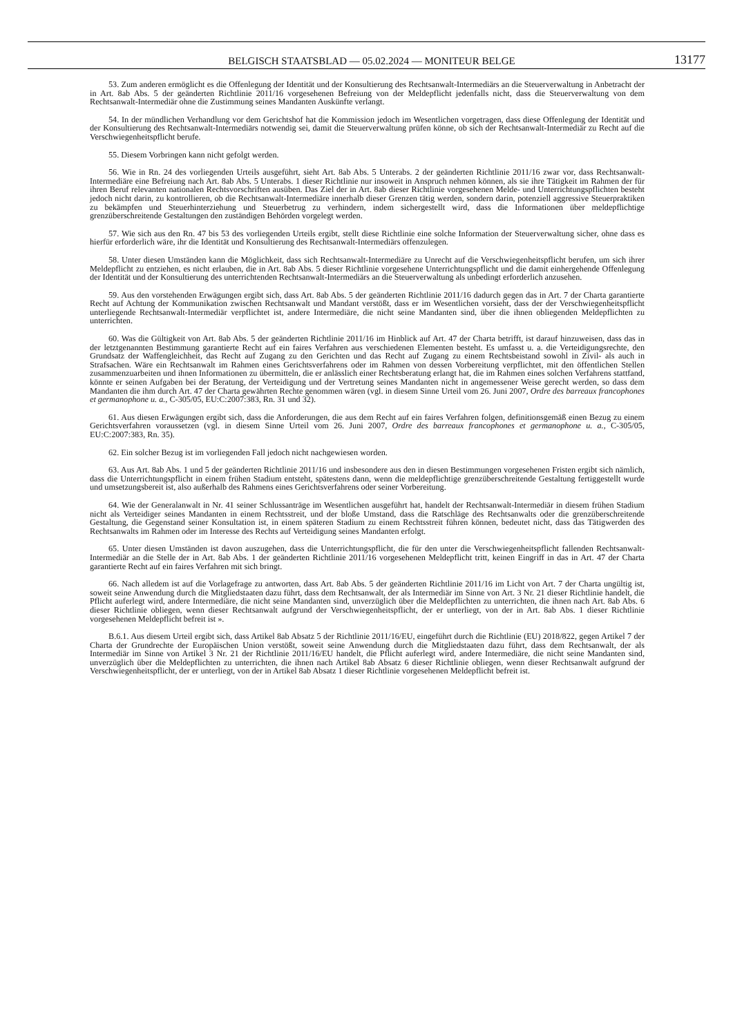BELGISCH STAATSBLAD — 05.02.2024 — MONITEUR BELGE
13177
53. Zum anderen ermöglicht es die Offenlegung der Identität und der Konsultierung des Rechtsanwalt-Intermediärs an die Steuerverwaltung in Anbetracht der in Art. 8ab Abs. 5 der geänderten Richtlinie 2011/16 vorgesehenen Befreiung von der Meldepflicht jedenfalls nicht, dass die Steuerverwaltung von dem Rechtsanwalt-Intermediär ohne die Zustimmung seines Mandanten Auskünfte verlangt.
54. In der mündlichen Verhandlung vor dem Gerichtshof hat die Kommission jedoch im Wesentlichen vorgetragen, dass diese Offenlegung der Identität und der Konsultierung des Rechtsanwalt-Intermediärs notwendig sei, damit die Steuerverwaltung prüfen könne, ob sich der Rechtsanwalt-Intermediär zu Recht auf die Verschwiegenheitspflicht berufe.
55. Diesem Vorbringen kann nicht gefolgt werden.
56. Wie in Rn. 24 des vorliegenden Urteils ausgeführt, sieht Art. 8ab Abs. 5 Unterabs. 2 der geänderten Richtlinie 2011/16 zwar vor, dass Rechtsanwalt-Intermediäre eine Befreiung nach Art. 8ab Abs. 5 Unterabs. 1 dieser Richtlinie nur insoweit in Anspruch nehmen können, als sie ihre Tätigkeit im Rahmen der für ihren Beruf relevanten nationalen Rechtsvorschriften ausüben. Das Ziel der in Art. 8ab dieser Richtlinie vorgesehenen Melde- und Unterrichtungspflichten besteht jedoch nicht darin, zu kontrollieren, ob die Rechtsanwalt-Intermediäre innerhalb dieser Grenzen tätig werden, sondern darin, potenziell aggressive Steuerpraktiken zu bekämpfen und Steuerhinterziehung und Steuerbetrug zu verhindern, indem sichergestellt wird, dass die Informationen über meldepflichtige grenzüberschreitende Gestaltungen den zuständigen Behörden vorgelegt werden.
57. Wie sich aus den Rn. 47 bis 53 des vorliegenden Urteils ergibt, stellt diese Richtlinie eine solche Information der Steuerverwaltung sicher, ohne dass es hierfür erforderlich wäre, ihr die Identität und Konsultierung des Rechtsanwalt-Intermediärs offenzulegen.
58. Unter diesen Umständen kann die Möglichkeit, dass sich Rechtsanwalt-Intermediäre zu Unrecht auf die Verschwiegenheitspflicht berufen, um sich ihrer Meldepflicht zu entziehen, es nicht erlauben, die in Art. 8ab Abs. 5 dieser Richtlinie vorgesehene Unterrichtungspflicht und die damit einhergehende Offenlegung der Identität und der Konsultierung des unterrichtenden Rechtsanwalt-Intermediärs an die Steuerverwaltung als unbedingt erforderlich anzusehen.
59. Aus den vorstehenden Erwägungen ergibt sich, dass Art. 8ab Abs. 5 der geänderten Richtlinie 2011/16 dadurch gegen das in Art. 7 der Charta garantierte Recht auf Achtung der Kommunikation zwischen Rechtsanwalt und Mandant verstößt, dass er im Wesentlichen vorsieht, dass der der Verschwiegenheitspflicht unterliegende Rechtsanwalt-Intermediär verpflichtet ist, andere Intermediäre, die nicht seine Mandanten sind, über die ihnen obliegenden Meldepflichten zu unterrichten.
60. Was die Gültigkeit von Art. 8ab Abs. 5 der geänderten Richtlinie 2011/16 im Hinblick auf Art. 47 der Charta betrifft, ist darauf hinzuweisen, dass das in der letztgenannten Bestimmung garantierte Recht auf ein faires Verfahren aus verschiedenen Elementen besteht. Es umfasst u. a. die Verteidigungsrechte, den Grundsatz der Waffengleichheit, das Recht auf Zugang zu den Gerichten und das Recht auf Zugang zu einem Rechtsbeistand sowohl in Zivil- als auch in Strafsachen. Wäre ein Rechtsanwalt im Rahmen eines Gerichtsverfahrens oder im Rahmen von dessen Vorbereitung verpflichtet, mit den öffentlichen Stellen zusammenzuarbeiten und ihnen Informationen zu übermitteln, die er anlässlich einer Rechtsberatung erlangt hat, die im Rahmen eines solchen Verfahrens stattfand, könnte er seinen Aufgaben bei der Beratung, der Verteidigung und der Vertretung seines Mandanten nicht in angemessener Weise gerecht werden, so dass dem Mandanten die ihm durch Art. 47 der Charta gewährten Rechte genommen wären (vgl. in diesem Sinne Urteil vom 26. Juni 2007, Ordre des barreaux francophones et germanophone u. a., C-305/05, EU:C:2007:383, Rn. 31 und 32).
61. Aus diesen Erwägungen ergibt sich, dass die Anforderungen, die aus dem Recht auf ein faires Verfahren folgen, definitionsgemäß einen Bezug zu einem Gerichtsverfahren voraussetzen (vgl. in diesem Sinne Urteil vom 26. Juni 2007, Ordre des barreaux francophones et germanophone u. a., C-305/05, EU:C:2007:383, Rn. 35).
62. Ein solcher Bezug ist im vorliegenden Fall jedoch nicht nachgewiesen worden.
63. Aus Art. 8ab Abs. 1 und 5 der geänderten Richtlinie 2011/16 und insbesondere aus den in diesen Bestimmungen vorgesehenen Fristen ergibt sich nämlich, dass die Unterrichtungspflicht in einem frühen Stadium entsteht, spätestens dann, wenn die meldepflichtige grenzüberschreitende Gestaltung fertiggestellt wurde und umsetzungsbereit ist, also außerhalb des Rahmens eines Gerichtsverfahrens oder seiner Vorbereitung.
64. Wie der Generalanwalt in Nr. 41 seiner Schlussanträge im Wesentlichen ausgeführt hat, handelt der Rechtsanwalt-Intermediär in diesem frühen Stadium nicht als Verteidiger seines Mandanten in einem Rechtsstreit, und der bloße Umstand, dass die Ratschläge des Rechtsanwalts oder die grenzüberschreitende Gestaltung, die Gegenstand seiner Konsultation ist, in einem späteren Stadium zu einem Rechtsstreit führen können, bedeutet nicht, dass das Tätigwerden des Rechtsanwalts im Rahmen oder im Interesse des Rechts auf Verteidigung seines Mandanten erfolgt.
65. Unter diesen Umständen ist davon auszugehen, dass die Unterrichtungspflicht, die für den unter die Verschwiegenheitspflicht fallenden Rechtsanwalt-Intermediär an die Stelle der in Art. 8ab Abs. 1 der geänderten Richtlinie 2011/16 vorgesehenen Meldepflicht tritt, keinen Eingriff in das in Art. 47 der Charta garantierte Recht auf ein faires Verfahren mit sich bringt.
66. Nach alledem ist auf die Vorlagefrage zu antworten, dass Art. 8ab Abs. 5 der geänderten Richtlinie 2011/16 im Licht von Art. 7 der Charta ungültig ist, soweit seine Anwendung durch die Mitgliedstaaten dazu führt, dass dem Rechtsanwalt, der als Intermediär im Sinne von Art. 3 Nr. 21 dieser Richtlinie handelt, die Pflicht auferlegt wird, andere Intermediäre, die nicht seine Mandanten sind, unverzüglich über die Meldepflichten zu unterrichten, die ihnen nach Art. 8ab Abs. 6 dieser Richtlinie obliegen, wenn dieser Rechtsanwalt aufgrund der Verschwiegenheitspflicht, der er unterliegt, von der in Art. 8ab Abs. 1 dieser Richtlinie vorgesehenen Meldepflicht befreit ist ».
B.6.1. Aus diesem Urteil ergibt sich, dass Artikel 8ab Absatz 5 der Richtlinie 2011/16/EU, eingeführt durch die Richtlinie (EU) 2018/822, gegen Artikel 7 der Charta der Grundrechte der Europäischen Union verstößt, soweit seine Anwendung durch die Mitgliedstaaten dazu führt, dass dem Rechtsanwalt, der als Intermediär im Sinne von Artikel 3 Nr. 21 der Richtlinie 2011/16/EU handelt, die Pflicht auferlegt wird, andere Intermediäre, die nicht seine Mandanten sind, unverzüglich über die Meldepflichten zu unterrichten, die ihnen nach Artikel 8ab Absatz 6 dieser Richtlinie obliegen, wenn dieser Rechtsanwalt aufgrund der Verschwiegenheitspflicht, der er unterliegt, von der in Artikel 8ab Absatz 1 dieser Richtlinie vorgesehenen Meldepflicht befreit ist.